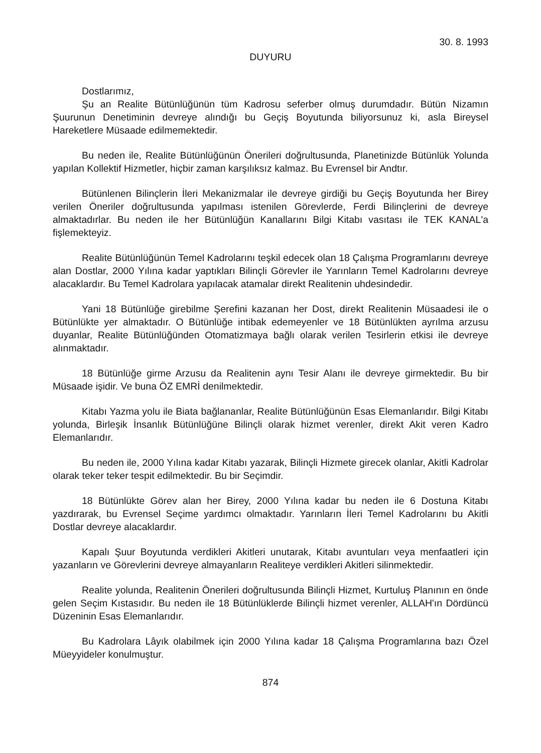30. 8. 1993
DUYURU
Dostlarımız,
Şu an Realite Bütünlüğünün tüm Kadrosu seferber olmuş durumdadır. Bütün Nizamın Şuurunun Denetiminin devreye alındığı bu Geçiş Boyutunda biliyorsunuz ki, asla Bireysel Hareketlere Müsaade edilmemektedir.
Bu neden ile, Realite Bütünlüğünün Önerileri doğrultusunda, Planetinizde Bütünlük Yolunda yapılan Kollektif Hizmetler, hiçbir zaman karşılıksız kalmaz. Bu Evrensel bir Andtır.
Bütünlenen Bilinçlerin İleri Mekanizmalar ile devreye girdiği bu Geçiş Boyutunda her Birey verilen Öneriler doğrultusunda yapılması istenilen Görevlerde, Ferdi Bilinçlerini de devreye almaktadırlar. Bu neden ile her Bütünlüğün Kanallarını Bilgi Kitabı vasıtası ile TEK KANAL'a fişlemekteyiz.
Realite Bütünlüğünün Temel Kadrolarını teşkil edecek olan 18 Çalışma Programlarını devreye alan Dostlar, 2000 Yılına kadar yaptıkları Bilinçli Görevler ile Yarınların Temel Kadrolarını devreye alacaklardır. Bu Temel Kadrolara yapılacak atamalar direkt Realitenin uhdesindedir.
Yani 18 Bütünlüğe girebilme Şerefini kazanan her Dost, direkt Realitenin Müsaadesi ile o Bütünlükte yer almaktadır. O Bütünlüğe intibak edemeyenler ve 18 Bütünlükten ayrılma arzusu duyanlar, Realite Bütünlüğünden Otomatizmaya bağlı olarak verilen Tesirlerin etkisi ile devreye alınmaktadır.
18 Bütünlüğe girme Arzusu da Realitenin aynı Tesir Alanı ile devreye girmektedir. Bu bir Müsaade işidir. Ve buna ÖZ EMRİ denilmektedir.
Kitabı Yazma yolu ile Biata bağlananlar, Realite Bütünlüğünün Esas Elemanlarıdır. Bilgi Kitabı yolunda, Birleşik İnsanlık Bütünlüğüne Bilinçli olarak hizmet verenler, direkt Akit veren Kadro Elemanlarıdır.
Bu neden ile, 2000 Yılına kadar Kitabı yazarak, Bilinçli Hizmete girecek olanlar, Akitli Kadrolar olarak teker teker tespit edilmektedir. Bu bir Seçimdir.
18 Bütünlükte Görev alan her Birey, 2000 Yılına kadar bu neden ile 6 Dostuna Kitabı yazdırarak, bu Evrensel Seçime yardımcı olmaktadır. Yarınların İleri Temel Kadrolarını bu Akitli Dostlar devreye alacaklardır.
Kapalı Şuur Boyutunda verdikleri Akitleri unutarak, Kitabı avuntuları veya menfaatleri için yazanların ve Görevlerini devreye almayanların Realiteye verdikleri Akitleri silinmektedir.
Realite yolunda, Realitenin Önerileri doğrultusunda Bilinçli Hizmet, Kurtuluş Planının en önde gelen Seçim Kıstasıdır. Bu neden ile 18 Bütünlüklerde Bilinçli hizmet verenler, ALLAH'ın Dördüncü Düzeninin Esas Elemanlarıdır.
Bu Kadrolara Lâyık olabilmek için 2000 Yılına kadar 18 Çalışma Programlarına bazı Özel Müeyyideler konulmuştur.
874